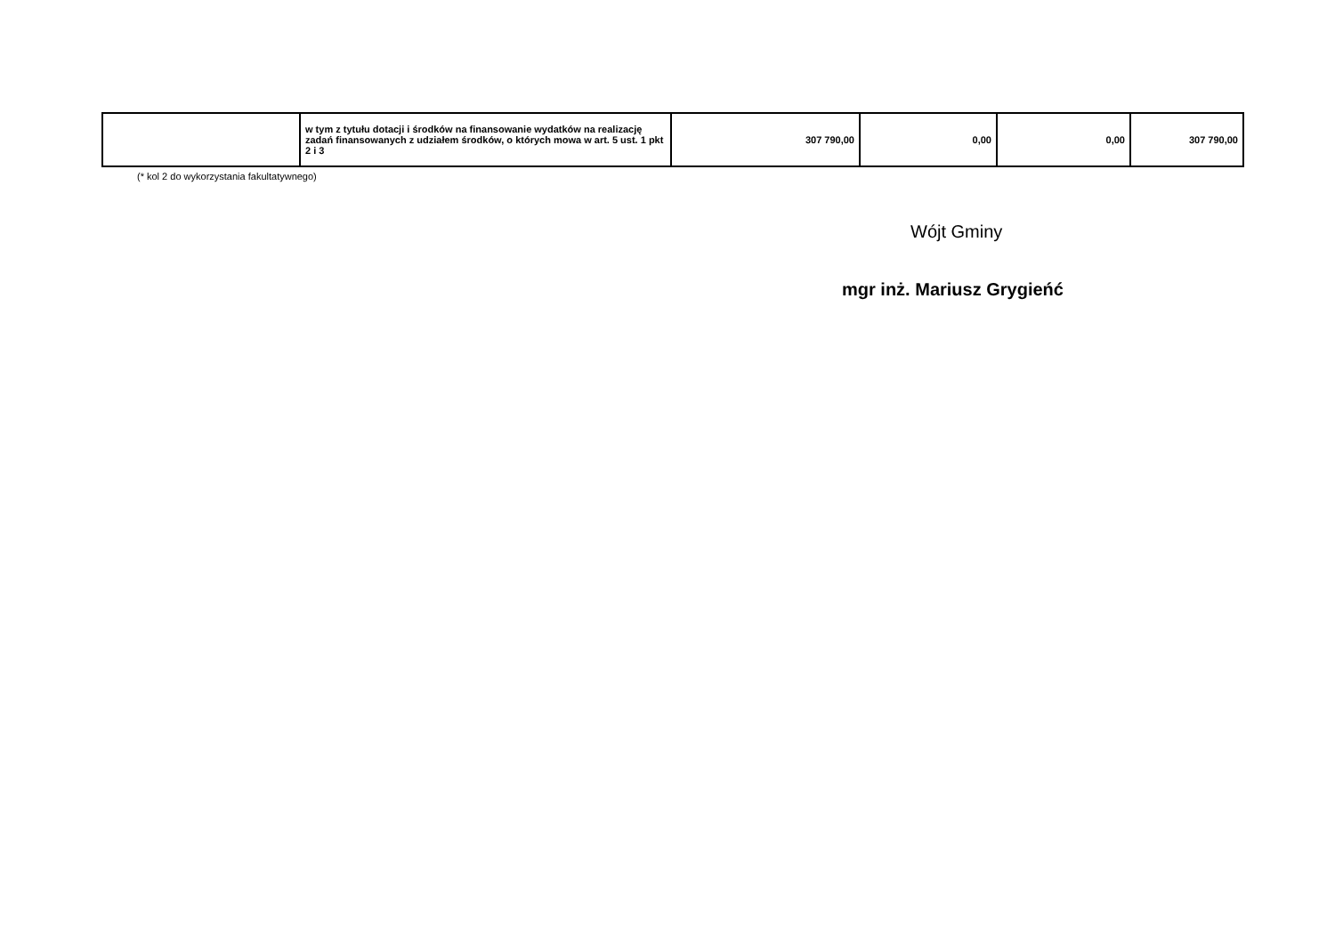| | w tym z tytułu dotacji i środków na finansowanie wydatków na realizację zadań finansowanych z udziałem środków, o których mowa w art. 5 ust. 1 pkt 2 i 3 | 307 790,00 | 0,00 | 0,00 | 307 790,00 |
(* kol 2 do wykorzystania fakultatywnego)
Wójt Gminy
mgr inż. Mariusz Grygieńć